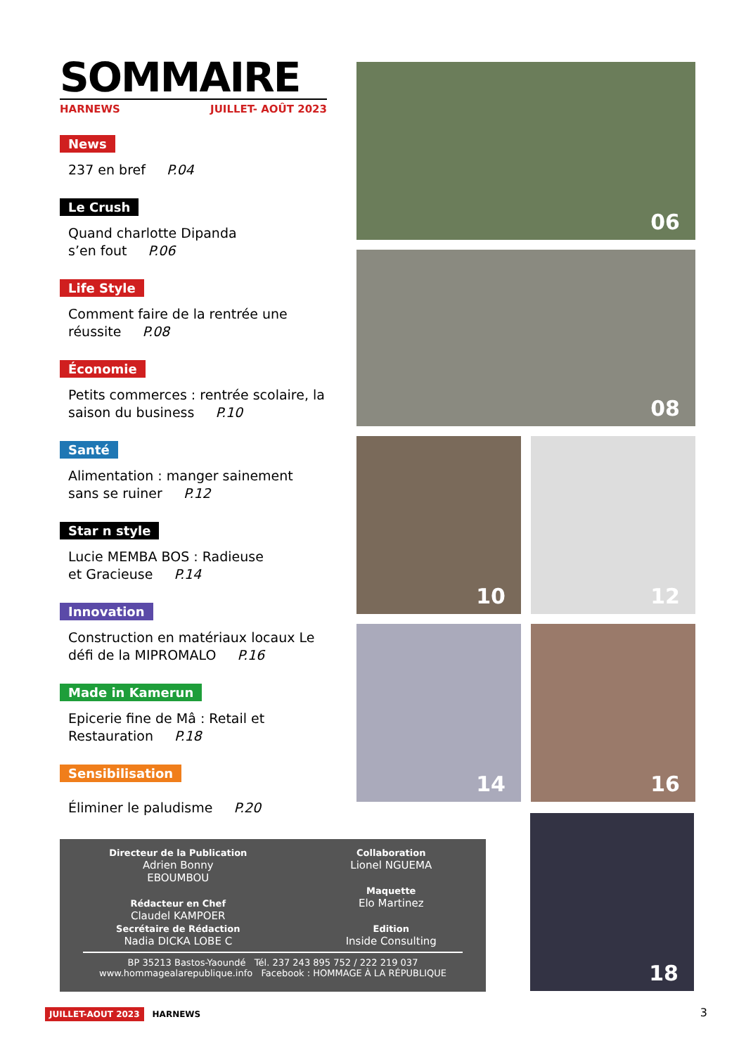SOMMAIRE
HARNEWS JUILLET- AOÛT 2023
News
237 en bref P.04
Le Crush
Quand charlotte Dipanda
s’en fout P.06
Life Style
Comment faire de la rentrée une réussite P.08
Économie
Petits commerces : rentrée scolaire, la saison du business P.10
Santé
Alimentation : manger sainement sans se ruiner P.12
Star n style
Lucie MEMBA BOS : Radieuse
et Gracieuse P.14
Innovation
Construction en matériaux locaux Le défi de la MIPROMALO P.16
Made in Kamerun
Epicerie fine de Mâ : Retail et Restauration P.18
Sensibilisation
Éliminer le paludisme P.20
06
08
10
12
14
16
18
Directeur de la Publication
Adrien Bonny
EBOUMBOU
Rédacteur en Chef
Claudel KAMPOER
Secrétaire de Rédaction
Nadia DICKA LOBE C
Collaboration
Lionel NGUEMA
Maquette
Elo Martinez
Edition
Inside Consulting
BP 35213 Bastos-Yaoundé Tél. 237 243 895 752 / 222 219 037
www.hommagealarepublique.info Facebook : HOMMAGE À LA RÉPUBLIQUE
JUILLET-AOUT 2023 HARNEWS 3